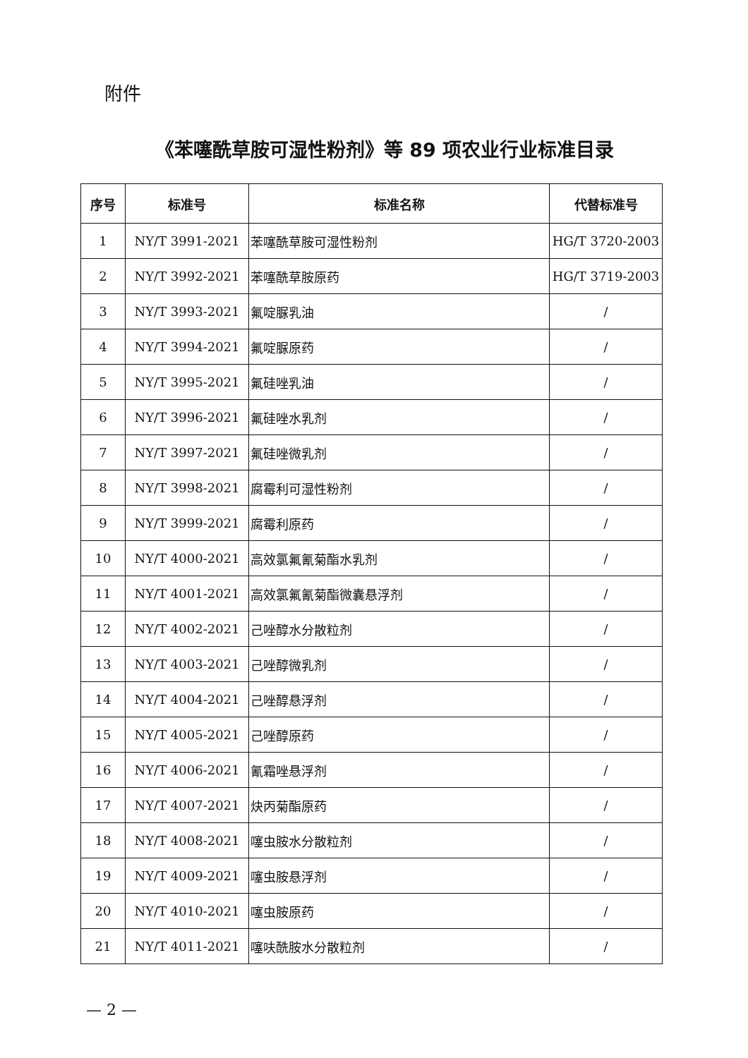附件
《苯噻酰草胺可湿性粉剂》等 89 项农业行业标准目录
| 序号 | 标准号 | 标准名称 | 代替标准号 |
| --- | --- | --- | --- |
| 1 | NY/T 3991-2021 | 苯噻酰草胺可湿性粉剂 | HG/T 3720-2003 |
| 2 | NY/T 3992-2021 | 苯噻酰草胺原药 | HG/T 3719-2003 |
| 3 | NY/T 3993-2021 | 氟啶脲乳油 | / |
| 4 | NY/T 3994-2021 | 氟啶脲原药 | / |
| 5 | NY/T 3995-2021 | 氟硅唑乳油 | / |
| 6 | NY/T 3996-2021 | 氟硅唑水乳剂 | / |
| 7 | NY/T 3997-2021 | 氟硅唑微乳剂 | / |
| 8 | NY/T 3998-2021 | 腐霉利可湿性粉剂 | / |
| 9 | NY/T 3999-2021 | 腐霉利原药 | / |
| 10 | NY/T 4000-2021 | 高效氯氟氰菊酯水乳剂 | / |
| 11 | NY/T 4001-2021 | 高效氯氟氰菊酯微囊悬浮剂 | / |
| 12 | NY/T 4002-2021 | 己唑醇水分散粒剂 | / |
| 13 | NY/T 4003-2021 | 己唑醇微乳剂 | / |
| 14 | NY/T 4004-2021 | 己唑醇悬浮剂 | / |
| 15 | NY/T 4005-2021 | 己唑醇原药 | / |
| 16 | NY/T 4006-2021 | 氰霜唑悬浮剂 | / |
| 17 | NY/T 4007-2021 | 炔丙菊酯原药 | / |
| 18 | NY/T 4008-2021 | 噻虫胺水分散粒剂 | / |
| 19 | NY/T 4009-2021 | 噻虫胺悬浮剂 | / |
| 20 | NY/T 4010-2021 | 噻虫胺原药 | / |
| 21 | NY/T 4011-2021 | 噻呋酰胺水分散粒剂 | / |
— 2 —